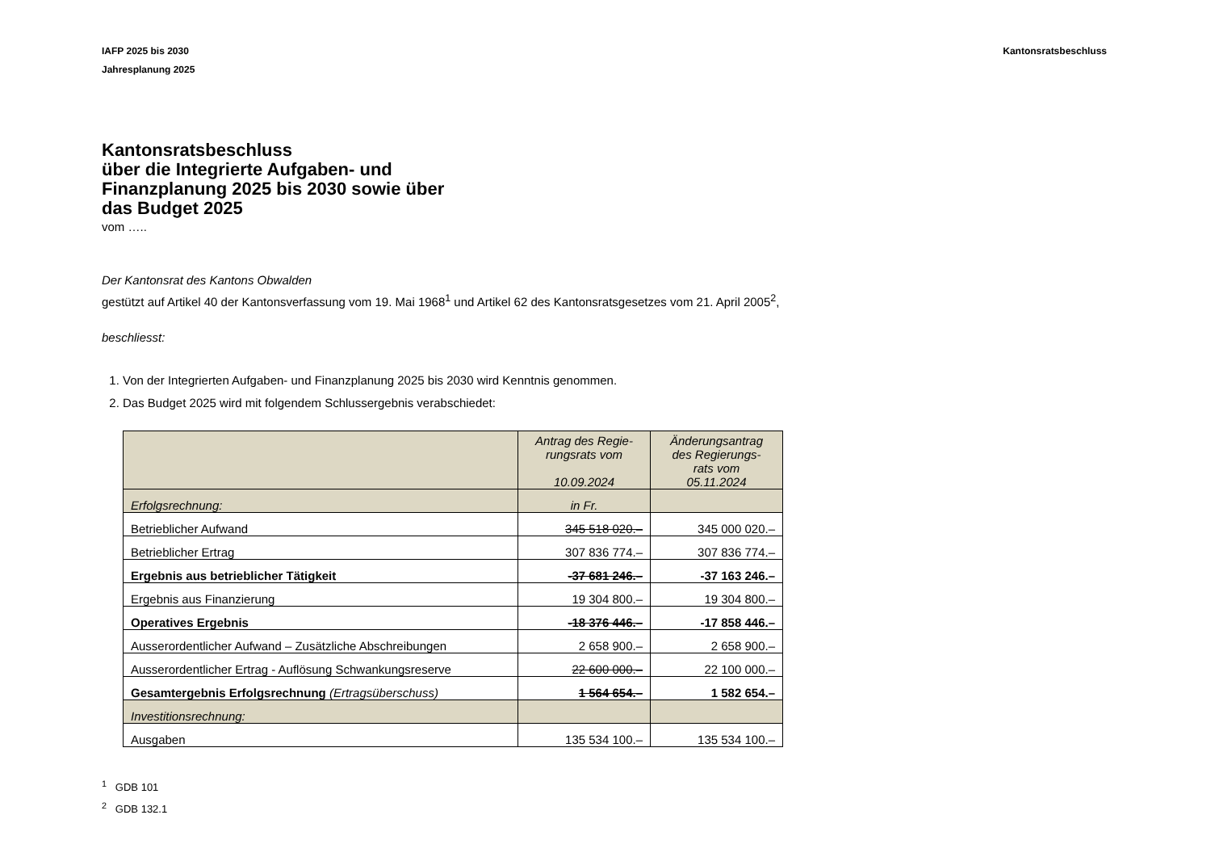IAFP 2025 bis 2030
Jahresplanung 2025
Kantonsratsbeschluss
Kantonsratsbeschluss
über die Integrierte Aufgaben- und
Finanzplanung 2025 bis 2030 sowie über
das Budget 2025
vom …..
Der Kantonsrat des Kantons Obwalden
gestützt auf Artikel 40 der Kantonsverfassung vom 19. Mai 1968<sup>1</sup> und Artikel 62 des Kantonsratsgesetzes vom 21. April 2005<sup>2</sup>,
beschliesst:
1. Von der Integrierten Aufgaben- und Finanzplanung 2025 bis 2030 wird Kenntnis genommen.
2. Das Budget 2025 wird mit folgendem Schlussergebnis verabschiedet:
| | Antrag des Regie- rungsrats vom 10.09.2024 | Änderungsantrag des Regierungs- rats vom 05.11.2024 |
| --- | --- | --- |
| Erfolgsrechnung: | in Fr. | |
| Betrieblicher Aufwand | 345 518 020.– | 345 000 020.– |
| Betrieblicher Ertrag | 307 836 774.– | 307 836 774.– |
| Ergebnis aus betrieblicher Tätigkeit | -37 681 246.– | -37 163 246.– |
| Ergebnis aus Finanzierung | 19 304 800.– | 19 304 800.– |
| Operatives Ergebnis | -18 376 446.– | -17 858 446.– |
| Ausserordentlicher Aufwand – Zusätzliche Abschreibungen | 2 658 900.– | 2 658 900.– |
| Ausserordentlicher Ertrag - Auflösung Schwankungsreserve | 22 600 000.– | 22 100 000.– |
| Gesamtergebnis Erfolgsrechnung (Ertragsüberschuss) | 1 564 654.– | 1 582 654.– |
| Investitionsrechnung: | | |
| Ausgaben | 135 534 100.– | 135 534 100.– |
<sup>1</sup> GDB 101
<sup>2</sup> GDB 132.1